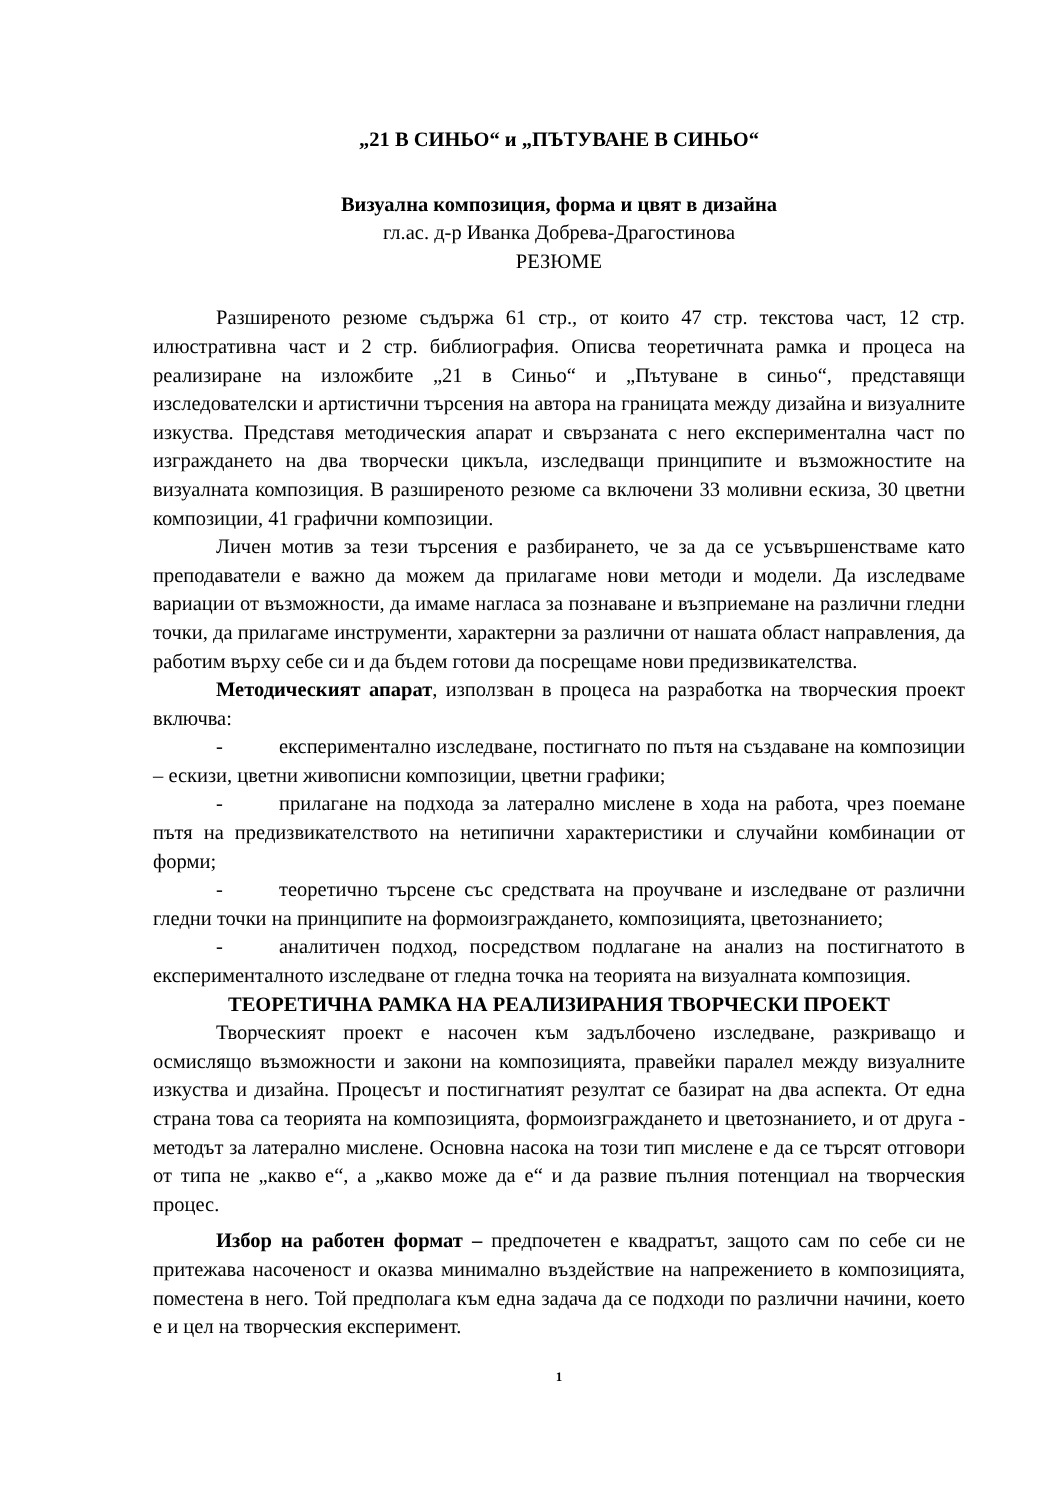„21 В СИНЬО“ и „ПЪТУВАНЕ В СИНЬО“
Визуална композиция, форма и цвят в дизайна
гл.ас. д-р Иванка Добрева-Драгостинова
РЕЗЮМЕ
Разширеното резюме съдържа 61 стр., от които 47 стр. текстова част, 12 стр. илюстративна част и 2 стр. библиография. Описва теоретичната рамка и процеса на реализиране на изложбите „21 в Синьо“ и „Пътуване в синьо“, представящи изследователски и артистични търсения на автора на границата между дизайна и визуалните изкуства. Представя методическия апарат и свързаната с него експериментална част по изграждането на два творчески цикъла, изследващи принципите и възможностите на визуалната композиция. В разширеното резюме са включени 33 моливни ескиза, 30 цветни композиции, 41 графични композиции.
Личен мотив за тези търсения е разбирането, че за да се усъвършенстваме като преподаватели е важно да можем да прилагаме нови методи и модели. Да изследваме вариации от възможности, да имаме нагласа за познаване и възприемане на различни гледни точки, да прилагаме инструменти, характерни за различни от нашата област направления, да работим върху себе си и да бъдем готови да посрещаме нови предизвикателства.
Методическият апарат, използван в процеса на разработка на творческия проект включва:
- експериментално изследване, постигнато по пътя на създаване на композиции – ескизи, цветни живописни композиции, цветни графики;
- прилагане на подхода за латерално мислене в хода на работа, чрез поемане пътя на предизвикателството на нетипични характеристики и случайни комбинации от форми;
- теоретично търсене със средствата на проучване и изследване от различни гледни точки на принципите на формоизграждането, композицията, цветознанието;
- аналитичен подход, посредством подлагане на анализ на постигнатото в експерименталното изследване от гледна точка на теорията на визуалната композиция.
ТЕОРЕТИЧНА РАМКА НА РЕАЛИЗИРАНИЯ ТВОРЧЕСКИ ПРОЕКТ
Творческият проект е насочен към задълбочено изследване, разкриващо и осмислящо възможности и закони на композицията, правейки паралел между визуалните изкуства и дизайна. Процесът и постигнатият резултат се базират на два аспекта. От една страна това са теорията на композицията, формоизграждането и цветознанието, и от друга - методът за латерално мислене. Основна насока на този тип мислене е да се търсят отговори от типа не „какво е“, а „какво може да е“ и да развие пълния потенциал на творческия процес.
Избор на работен формат – предпочетен е квадратът, защото сам по себе си не притежава насоченост и оказва минимално въздействие на напрежението в композицията, поместена в него. Той предполага към една задача да се подходи по различни начини, което е и цел на творческия експеримент.
1